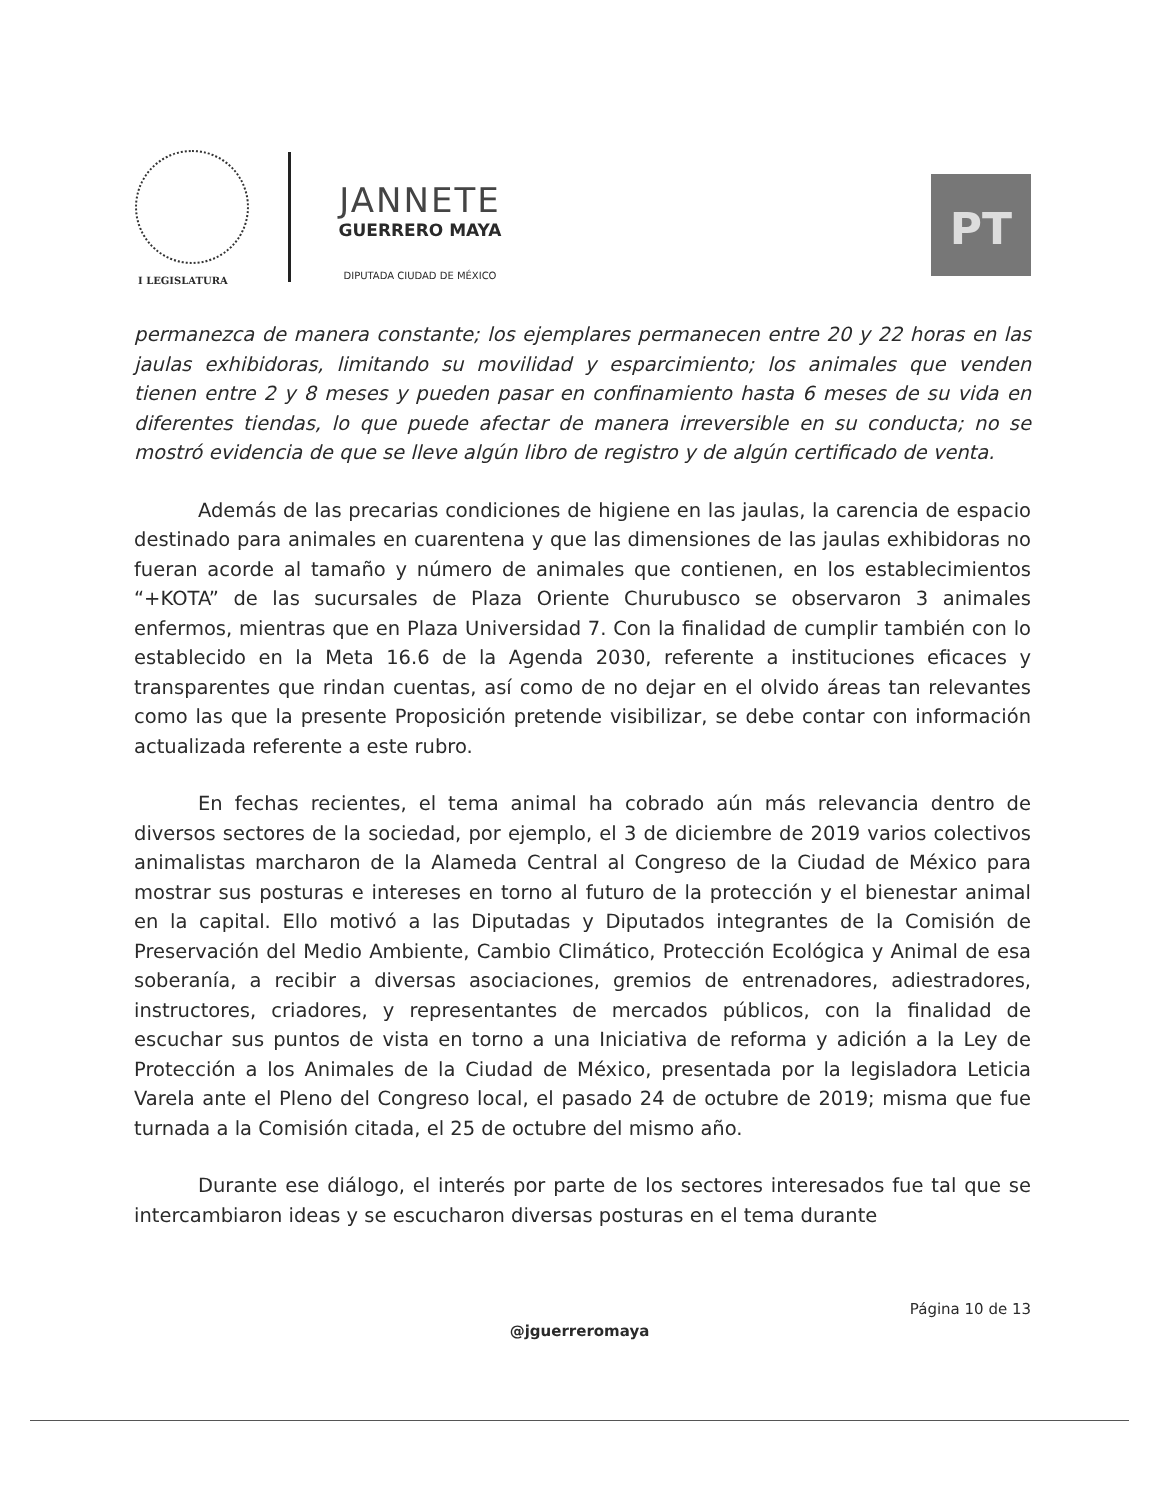I LEGISLATURA
JANNETE
GUERRERO MAYA
DIPUTADA CIUDAD DE MÉXICO
PT
permanezca de manera constante; los ejemplares permanecen entre 20 y 22 horas en las jaulas exhibidoras, limitando su movilidad y esparcimiento; los animales que venden tienen entre 2 y 8 meses y pueden pasar en confinamiento hasta 6 meses de su vida en diferentes tiendas, lo que puede afectar de manera irreversible en su conducta; no se mostró evidencia de que se lleve algún libro de registro y de algún certificado de venta.
Además de las precarias condiciones de higiene en las jaulas, la carencia de espacio destinado para animales en cuarentena y que las dimensiones de las jaulas exhibidoras no fueran acorde al tamaño y número de animales que contienen, en los establecimientos “+KOTA” de las sucursales de Plaza Oriente Churubusco se observaron 3 animales enfermos, mientras que en Plaza Universidad 7. Con la finalidad de cumplir también con lo establecido en la Meta 16.6 de la Agenda 2030, referente a instituciones eficaces y transparentes que rindan cuentas, así como de no dejar en el olvido áreas tan relevantes como las que la presente Proposición pretende visibilizar, se debe contar con información actualizada referente a este rubro.
En fechas recientes, el tema animal ha cobrado aún más relevancia dentro de diversos sectores de la sociedad, por ejemplo, el 3 de diciembre de 2019 varios colectivos animalistas marcharon de la Alameda Central al Congreso de la Ciudad de México para mostrar sus posturas e intereses en torno al futuro de la protección y el bienestar animal en la capital. Ello motivó a las Diputadas y Diputados integrantes de la Comisión de Preservación del Medio Ambiente, Cambio Climático, Protección Ecológica y Animal de esa soberanía, a recibir a diversas asociaciones, gremios de entrenadores, adiestradores, instructores, criadores, y representantes de mercados públicos, con la finalidad de escuchar sus puntos de vista en torno a una Iniciativa de reforma y adición a la Ley de Protección a los Animales de la Ciudad de México, presentada por la legisladora Leticia Varela ante el Pleno del Congreso local, el pasado 24 de octubre de 2019; misma que fue turnada a la Comisión citada, el 25 de octubre del mismo año.
Durante ese diálogo, el interés por parte de los sectores interesados fue tal que se intercambiaron ideas y se escucharon diversas posturas en el tema durante
Página 10 de 13
@jguerreromaya